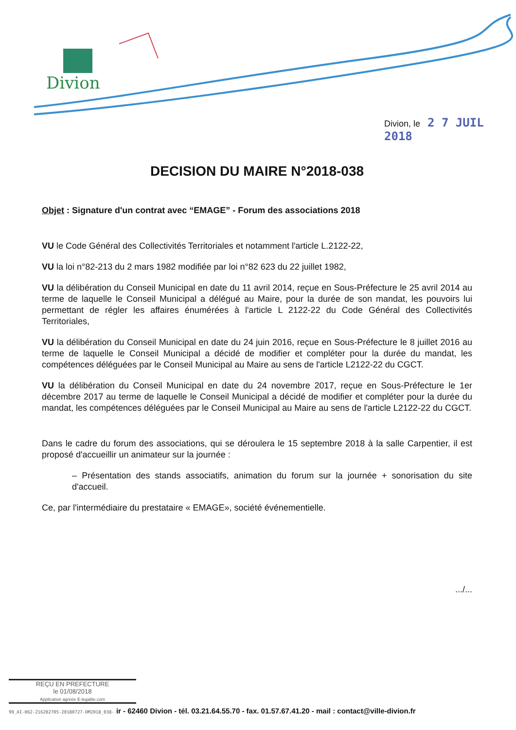Divion
Divion, le 2 7 JUIL 2018
DECISION DU MAIRE N°2018-038
Objet : Signature d'un contrat avec “EMAGE” - Forum des associations 2018
VU le Code Général des Collectivités Territoriales et notamment l'article L.2122-22,
VU la loi n°82-213 du 2 mars 1982 modifiée par loi n°82 623 du 22 juillet 1982,
VU la délibération du Conseil Municipal en date du 11 avril 2014, reçue en Sous-Préfecture le 25 avril 2014 au terme de laquelle le Conseil Municipal a délégué au Maire, pour la durée de son mandat, les pouvoirs lui permettant de régler les affaires énumérées à l'article L 2122-22 du Code Général des Collectivités Territoriales,
VU la délibération du Conseil Municipal en date du 24 juin 2016, reçue en Sous-Préfecture le 8 juillet 2016 au terme de laquelle le Conseil Municipal a décidé de modifier et compléter pour la durée du mandat, les compétences déléguées par le Conseil Municipal au Maire au sens de l'article L2122-22 du CGCT.
VU la délibération du Conseil Municipal en date du 24 novembre 2017, reçue en Sous-Préfecture le 1er décembre 2017 au terme de laquelle le Conseil Municipal a décidé de modifier et compléter pour la durée du mandat, les compétences déléguées par le Conseil Municipal au Maire au sens de l'article L2122-22 du CGCT.
Dans le cadre du forum des associations, qui se déroulera le 15 septembre 2018 à la salle Carpentier, il est proposé d'accueillir un animateur sur la journée :
– Présentation des stands associatifs, animation du forum sur la journée + sonorisation du site d'accueil.
Ce, par l'intermédiaire du prestataire « EMAGE», société événementielle.
.../...
REÇU EN PREFECTURE
le 01/08/2018
Application agréée E-legalite.com
99_AI-062-216202705-20180727-DM2018_038- ir - 62460 Divion - tél. 03.21.64.55.70 - fax. 01.57.67.41.20 - mail : contact@ville-divion.fr